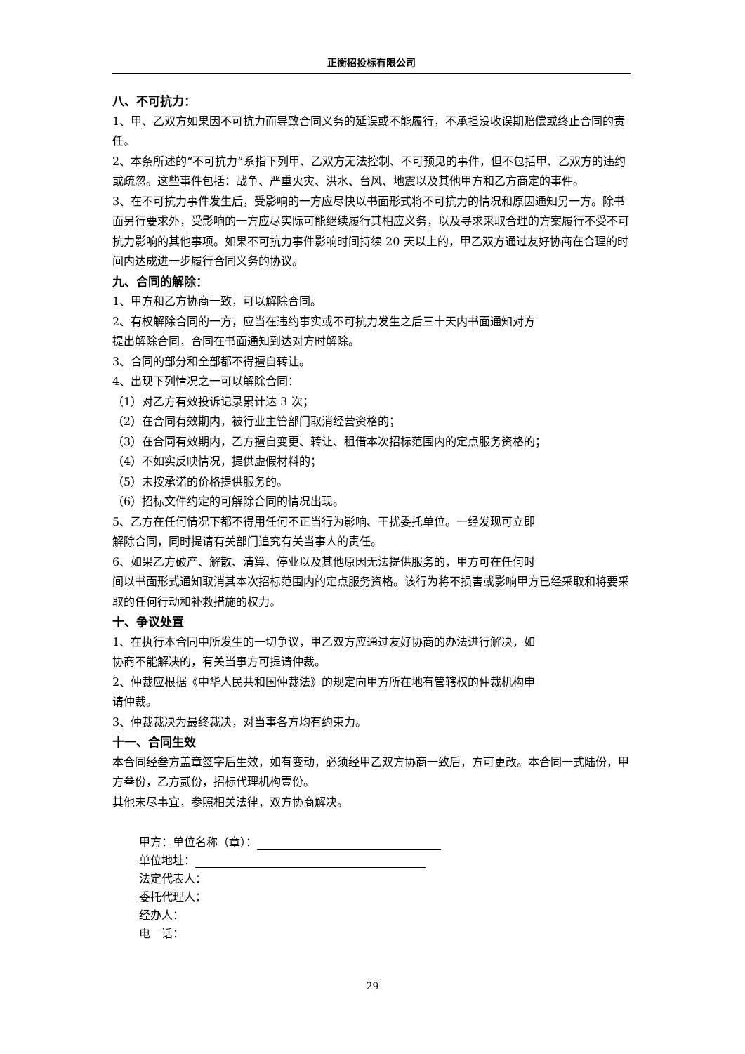正衡招投标有限公司
八、不可抗力：
1、甲、乙双方如果因不可抗力而导致合同义务的延误或不能履行，不承担没收误期赔偿或终止合同的责任。
2、本条所述的“不可抗力”系指下列甲、乙双方无法控制、不可预见的事件，但不包括甲、乙双方的违约或疏忽。这些事件包括：战争、严重火灾、洪水、台风、地震以及其他甲方和乙方商定的事件。
3、在不可抗力事件发生后，受影响的一方应尽快以书面形式将不可抗力的情况和原因通知另一方。除书面另行要求外，受影响的一方应尽实际可能继续履行其相应义务，以及寻求采取合理的方案履行不受不可抗力影响的其他事项。如果不可抗力事件影响时间持续 20 天以上的，甲乙双方通过友好协商在合理的时间内达成进一步履行合同义务的协议。
九、合同的解除：
1、甲方和乙方协商一致，可以解除合同。
2、有权解除合同的一方，应当在违约事实或不可抗力发生之后三十天内书面通知对方
提出解除合同，合同在书面通知到达对方时解除。
3、合同的部分和全部都不得擅自转让。
4、出现下列情况之一可以解除合同：
（1）对乙方有效投诉记录累计达 3 次；
（2）在合同有效期内，被行业主管部门取消经营资格的；
（3）在合同有效期内，乙方擅自变更、转让、租借本次招标范围内的定点服务资格的；
（4）不如实反映情况，提供虚假材料的；
（5）未按承诺的价格提供服务的。
（6）招标文件约定的可解除合同的情况出现。
5、乙方在任何情况下都不得用任何不正当行为影响、干扰委托单位。一经发现可立即
解除合同，同时提请有关部门追究有关当事人的责任。
6、如果乙方破产、解散、清算、停业以及其他原因无法提供服务的，甲方可在任何时
间以书面形式通知取消其本次招标范围内的定点服务资格。该行为将不损害或影响甲方已经采取和将要采取的任何行动和补救措施的权力。
十、争议处置
1、在执行本合同中所发生的一切争议，甲乙双方应通过友好协商的办法进行解决，如
协商不能解决的，有关当事方可提请仲裁。
2、仲裁应根据《中华人民共和国仲裁法》的规定向甲方所在地有管辖权的仲裁机构申
请仲裁。
3、仲裁裁决为最终裁决，对当事各方均有约束力。
十一、合同生效
本合同经叁方盖章签字后生效，如有变动，必须经甲乙双方协商一致后，方可更改。本合同一式陆份，甲方叁份，乙方贰份，招标代理机构壹份。
其他未尽事宜，参照相关法律，双方协商解决。
甲方：单位名称（章）：
单位地址：
法定代表人：
委托代理人：
经办人：
电　话：
29